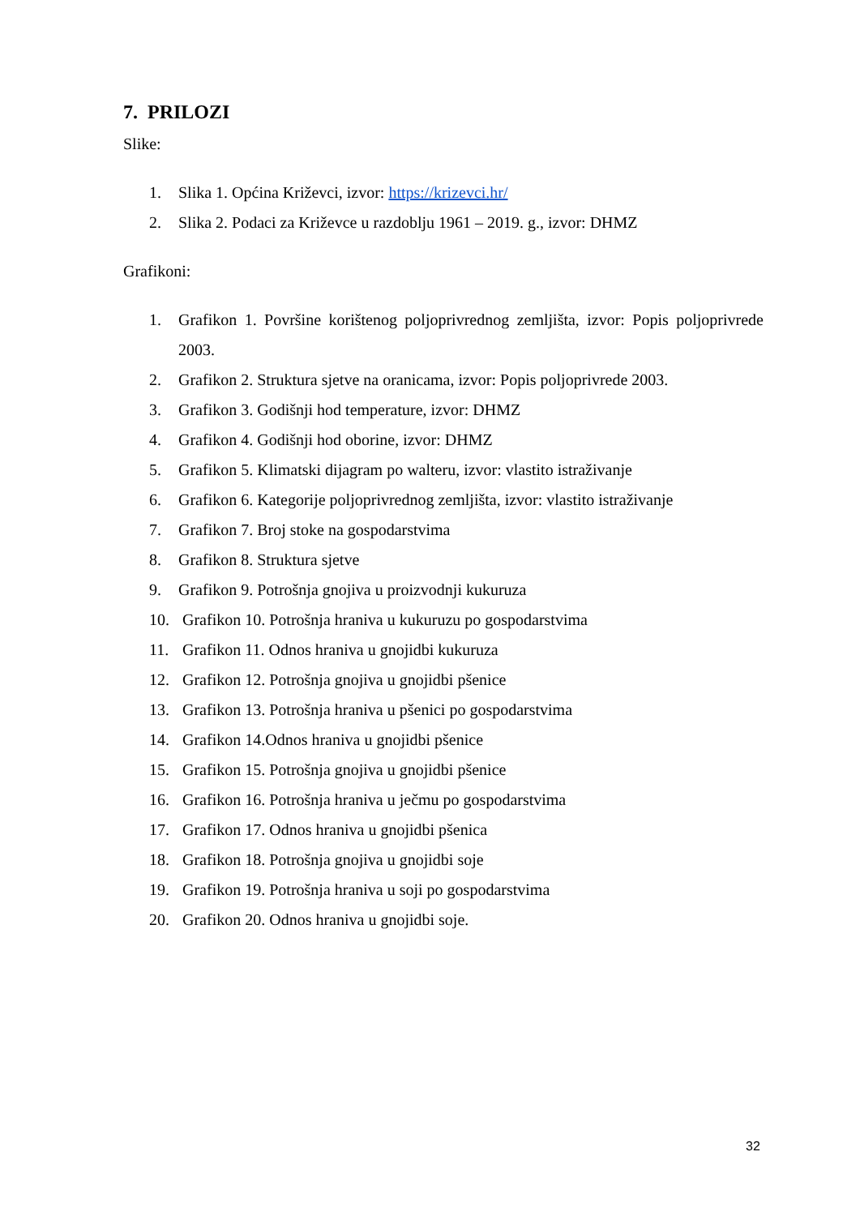7. PRILOZI
Slike:
1. Slika 1. Općina Križevci, izvor: https://krizevci.hr/
2. Slika 2. Podaci za Križevce u razdoblju 1961 – 2019. g., izvor: DHMZ
Grafikoni:
1. Grafikon 1. Površine korištenog poljoprivrednog zemljišta, izvor: Popis poljoprivrede 2003.
2. Grafikon 2. Struktura sjetve na oranicama, izvor: Popis poljoprivrede 2003.
3. Grafikon 3. Godišnji hod temperature, izvor: DHMZ
4. Grafikon 4. Godišnji hod oborine, izvor: DHMZ
5. Grafikon 5. Klimatski dijagram po walteru, izvor: vlastito istraživanje
6. Grafikon 6. Kategorije poljoprivrednog zemljišta, izvor: vlastito istraživanje
7. Grafikon 7. Broj stoke na gospodarstvima
8. Grafikon 8. Struktura sjetve
9. Grafikon 9. Potrošnja gnojiva u proizvodnji kukuruza
10. Grafikon 10. Potrošnja hraniva u kukuruzu po gospodarstvima
11. Grafikon 11. Odnos hraniva u gnojidbi kukuruza
12. Grafikon 12. Potrošnja gnojiva u gnojidbi pšenice
13. Grafikon 13. Potrošnja hraniva u pšenici po gospodarstvima
14. Grafikon 14.Odnos hraniva u gnojidbi pšenice
15. Grafikon 15. Potrošnja gnojiva u gnojidbi pšenice
16. Grafikon 16. Potrošnja hraniva u ječmu po gospodarstvima
17. Grafikon 17. Odnos hraniva u gnojidbi pšenica
18. Grafikon 18. Potrošnja gnojiva u gnojidbi soje
19. Grafikon 19. Potrošnja hraniva u soji po gospodarstvima
20. Grafikon 20. Odnos hraniva u gnojidbi soje.
32